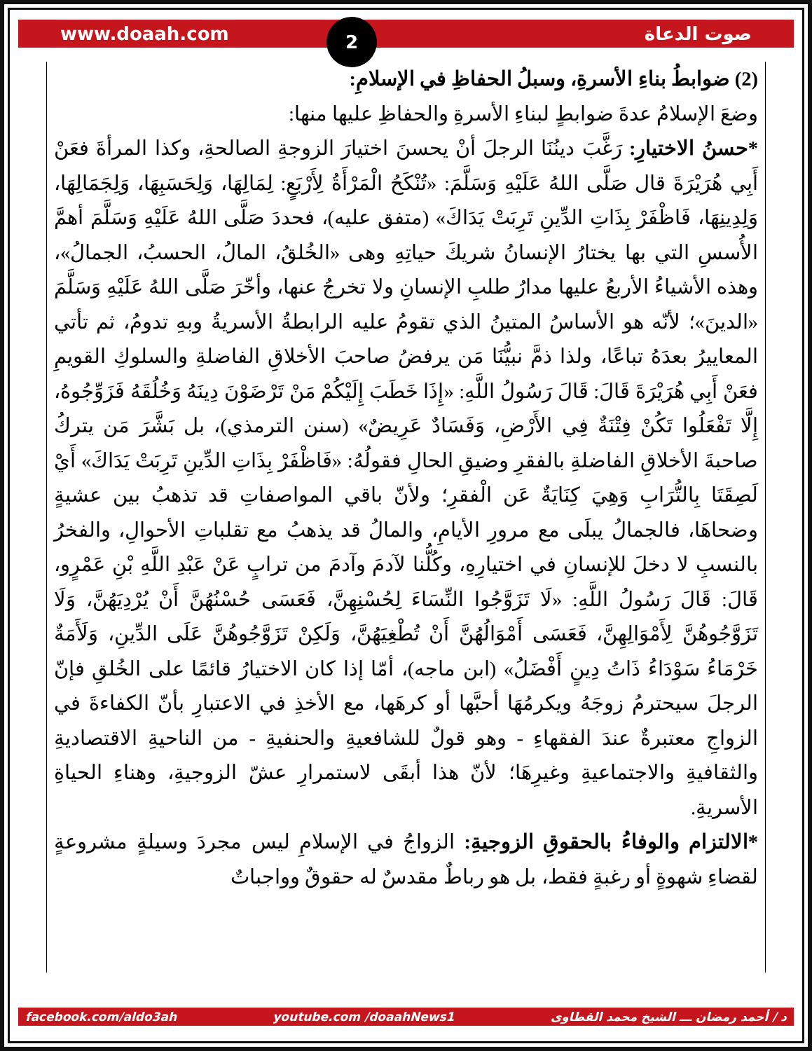www.doaah.com صوت الدعاة
2
(2) ضوابطُ بناءِ الأسرةِ، وسبلُ الحفاظِ في الإسلامِ:
وضعَ الإسلامُ عدةَ ضوابطٍ لبناءِ الأسرةِ والحفاظِ عليها منها:
*حسنُ الاختيارِ: رَغَّبَ دينُنَا الرجلَ أنْ يحسنَ اختيارَ الزوجةِ الصالحةِ، وكذا المرأةَ فعَنْ أَبِي هُرَيْرَةَ قال صَلَّى اللهُ عَلَيْهِ وَسَلَّمَ: «تُنْكَحُ الْمَرْأَةُ لِأَرْبَعٍ: لِمَالِهَا، وَلِحَسَبِهَا، وَلِجَمَالِهَا، وَلِدِينِهَا، فَاظْفَرْ بِذَاتِ الدِّينِ تَرِبَتْ يَدَاكَ» (متفق عليه)، فحددَ صَلَّى اللهُ عَلَيْهِ وَسَلَّمَ أهمَّ الأُسسِ التي بها يختارُ الإنسانُ شريكَ حياتِهِ وهى «الخُلقُ، المالُ، الحسبُ، الجمالُ»، وهذه الأشياءُ الأربعُ عليها مدارُ طلبِ الإنسانِ ولا تخرجُ عنها، وأخّرَ صَلَّى اللهُ عَلَيْهِ وَسَلَّمَ «الدينَ»؛ لأنّه هو الأساسُ المتينُ الذي تقومُ عليه الرابطةُ الأسريةُ وبهِ تدومُ، ثم تأتي المعاييرُ بعدَهُ تباعًا، ولذا ذمَّ نبيُّنَا مَن يرفضُ صاحبَ الأخلاقِ الفاضلةِ والسلوكِ القويمِ فعَنْ أَبِي هُرَيْرَةَ قَالَ: قَالَ رَسُولُ اللَّهِ: «إِذَا خَطَبَ إِلَيْكُمْ مَنْ تَرْضَوْنَ دِينَهُ وَخُلُقَهُ فَزَوِّجُوهُ، إِلَّا تَفْعَلُوا تَكُنْ فِتْنَةٌ فِي الأَرْضِ، وَفَسَادٌ عَرِيضٌ» (سنن الترمذي)، بل بَشَّرَ مَن يتركُ صاحبةَ الأخلاقِ الفاضلةِ بالفقرِ وضيقِ الحالِ فقولُهُ: «فَاظْفَرْ بِذَاتِ الدِّينِ تَرِبَتْ يَدَاكَ» أَيْ لَصِقَتَا بِالتُّرَابِ وَهِيَ كِنَايَةٌ عَن الْفقرِ؛ ولأنّ باقي المواصفاتِ قد تذهبُ بين عشيةٍ وضحاهَا، فالجمالُ يبلَى مع مرورِ الأيامِ، والمالُ قد يذهبُ مع تقلباتِ الأحوالِ، والفخرُ بالنسبِ لا دخلَ للإنسانِ في اختيارِهِ، وكُلُّنا لآدمَ وآدمَ من ترابٍ عَنْ عَبْدِ اللَّهِ بْنِ عَمْرٍو، قَالَ: قَالَ رَسُولُ اللَّهِ: «لَا تَزَوَّجُوا النِّسَاءَ لِحُسْنِهِنَّ، فَعَسَى حُسْنُهُنَّ أَنْ يُرْدِيَهُنَّ، وَلَا تَزَوَّجُوهُنَّ لِأَمْوَالِهِنَّ، فَعَسَى أَمْوَالُهُنَّ أَنْ تُطْغِيَهُنَّ، وَلَكِنْ تَزَوَّجُوهُنَّ عَلَى الدِّينِ، وَلَأَمَةٌ خَرْمَاءُ سَوْدَاءُ ذَاتُ دِينٍ أَفْضَلُ» (ابن ماجه)، أمّا إذا كان الاختيارُ قائمًا على الخُلقِ فإنّ الرجلَ سيحترمُ زوجَهُ ويكرمُهَا أحبَّها أو كرهَها، مع الأخذِ في الاعتبارِ بأنّ الكفاءةَ في الزواجِ معتبرةٌ عندَ الفقهاءِ - وهو قولٌ للشافعيةِ والحنفيةِ - من الناحيةِ الاقتصاديةِ والثقافيةِ والاجتماعيةِ وغيرِهَا؛ لأنّ هذا أبقَى لاستمرارِ عشّ الزوجيةِ، وهناءِ الحياةِ الأسريةِ.
*الالتزام والوفاءُ بالحقوقِ الزوجيةِ: الزواجُ في الإسلامِ ليس مجردَ وسيلةٍ مشروعةٍ لقضاءِ شهوةٍ أو رغبةٍ فقط، بل هو رباطٌ مقدسٌ له حقوقٌ وواجباتٌ
facebook.com/aldo3ah youtube.com /doaahNews1 د / أحمد رمضان ـــ الشيخ محمد القطاوى